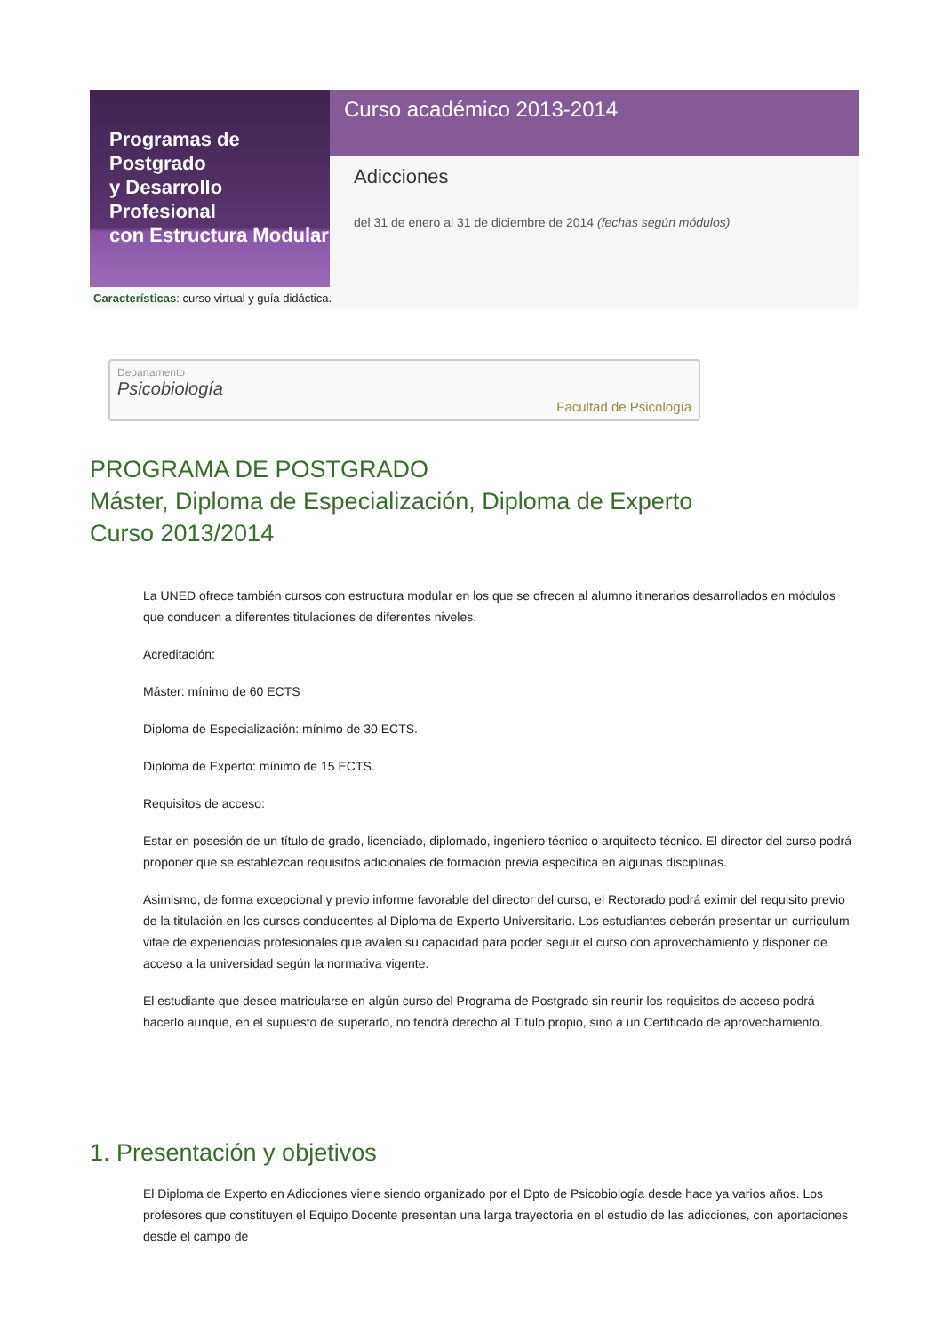Programas de Postgrado
y Desarrollo Profesional
con Estructura Modular
Curso académico 2013-2014
Adicciones
del 31 de enero al 31 de diciembre de 2014 (fechas según módulos)
Características: curso virtual y guía didáctica.
Departamento
Psicobiología
Facultad de Psicología
PROGRAMA DE POSTGRADO
Máster, Diploma de Especialización, Diploma de Experto
Curso 2013/2014
La UNED ofrece también cursos con estructura modular en los que se ofrecen al alumno itinerarios desarrollados en módulos que conducen a diferentes titulaciones de diferentes niveles.
Acreditación:
Máster: mínimo de 60 ECTS
Diploma de Especialización: mínimo de 30 ECTS.
Diploma de Experto: mínimo de 15 ECTS.
Requisitos de acceso:
Estar en posesión de un título de grado, licenciado, diplomado, ingeniero técnico o arquitecto técnico. El director del curso podrá proponer que se establezcan requisitos adicionales de formación previa específica en algunas disciplinas.
Asimismo, de forma excepcional y previo informe favorable del director del curso, el Rectorado podrá eximir del requisito previo de la titulación en los cursos conducentes al Diploma de Experto Universitario. Los estudiantes deberán presentar un curriculum vitae de experiencias profesionales que avalen su capacidad para poder seguir el curso con aprovechamiento y disponer de acceso a la universidad según la normativa vigente.
El estudiante que desee matricularse en algún curso del Programa de Postgrado sin reunir los requisitos de acceso podrá hacerlo aunque, en el supuesto de superarlo, no tendrá derecho al Título propio, sino a un Certificado de aprovechamiento.
1. Presentación y objetivos
El Diploma de Experto en Adicciones viene siendo organizado por el Dpto de Psicobiología desde hace ya varios años. Los profesores que constituyen el Equipo Docente presentan una larga trayectoria en el estudio de las adicciones, con aportaciones desde el campo de